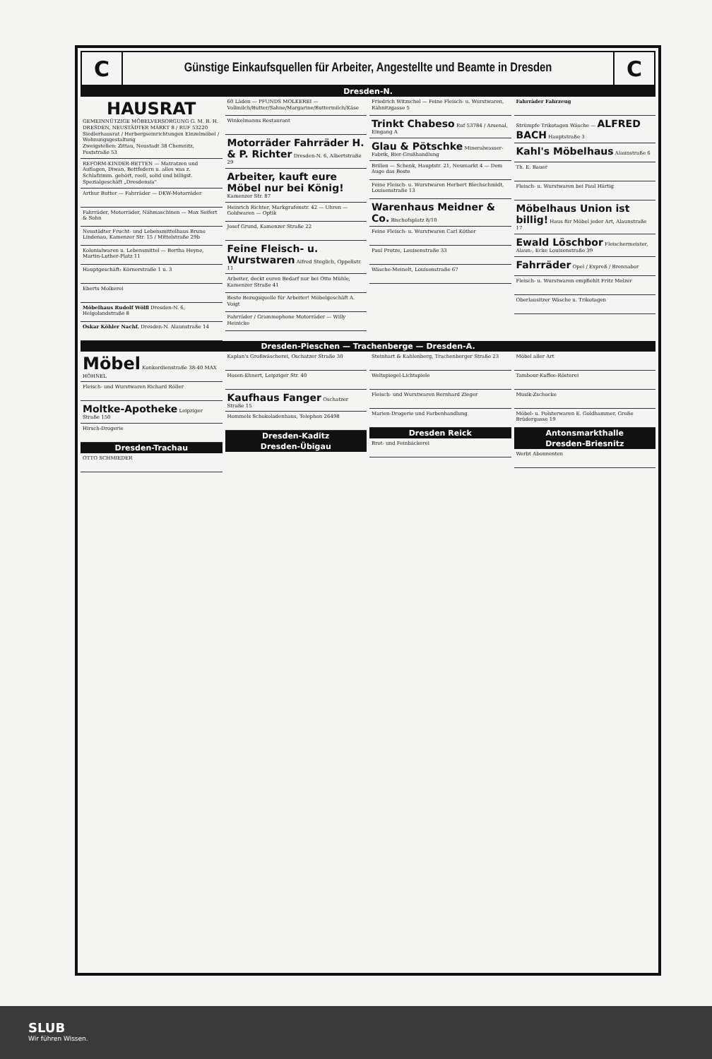C
Günstige Einkaufsquellen für Arbeiter, Angestellte und Beamte in Dresden
C
Dresden-N.
HAUSRAT
GEMEINNÜTZIGE MÖBELVERSORGUNG G. M. B. H. DRESDEN, NEUSTÄDTER MARKT 8 / RUF 53220
Siedlerhausrat / Herbergseinrichtungen Einzelmöbel / Wohnungsgestaltung
Zweigstellen: Zittau, Neustadt 38 Chemnitz, Poststraße 53
REFORM-KINDER-BETTEN — Matratzen und Auflagen, Diwan, Bettfedern u. alles was z. Schlafzimm. gehört, reell, solid und billigst. Spezialgeschäft „Dresdensia"
Arthur Butter — Fahrräder — DKW-Motorräder
Fahrräder, Motorräder, Nähmaschinen — Max Seifert & Sohn
Neustädter Frucht- und Lebensmittelhaus Bruno Lindenau, Kamenzer Str. 15 / Mittelstraße 29b
Kolonialwaren u. Lebensmittel — Bertha Heyne, Martin-Luther-Platz 11
Hauptgeschäft: Körnerstraße 1 u. 3
Eberts Molkerei
Möbelhaus Rudolf Wölfl Dresden-N. 6, Helgolandstraße 8
Oskar Köhler Nachf. Dresden-N. Alaunstraße 14
60 Läden — PFUNDS MOLKEREI — Vollmilch/Butter/Sahne/Margarine/Buttermilch/Käse
Winkelmanns Restaurant
Motorräder Fahrräder H. & P. Richter Dresden-N. 6, Albertstraße 29
Arbeiter, kauft eure Möbel nur bei König! Kamenzer Str. 87
Heinrich Richter, Markgrafenstr. 42 — Uhren — Goldwaren — Optik
Josef Grund, Kamenzer Straße 22
Feine Fleisch- u. Wurstwaren Alfred Steglich, Oppellstr. 11
Arbeiter, deckt euren Bedarf nur bei Otto Mühle, Kamenzer Straße 41
Beste Bezugsquelle für Arbeiter! Möbelgeschäft A. Voigt
Fahrräder / Grammophone Motorräder — Willy Heinicke
Friedrich Witzschel — Feine Fleisch- u. Wurstwaren, Rähnitzgasse 5
Trinkt Chabeso Ruf 53784 / Arsenal, Eingang A
Glau & Pötschke Mineralwasser-Fabrik, Bier-Großhandlung
Brillen — Schenk, Hauptstr. 21, Neumarkt 4 — Dem Auge das Beste
Feine Fleisch- u. Wurstwaren Herbert Blechschmidt, Louisenstraße 13
Warenhaus Meidner & Co. Bischofsplatz 8/10
Feine Fleisch- u. Wurstwaren Carl Köther
Paul Protze, Louisenstraße 33
Wäsche-Meinelt, Louisenstraße 67
Fahrräder Fahrzeug
Strümpfe Trikotagen Wäsche — ALFRED BACH Hauptstraße 3
Kahl's Möbelhaus Alaunstraße 6
Th. E. Bauer
Fleisch- u. Wurstwaren bei Paul Härtig
Möbelhaus Union ist billig! Haus für Möbel jeder Art, Alaunstraße 17
Ewald Löschbor Fleischermeister, Alaun-, Ecke Louisenstraße 39
Fahrräder Opel / Expreß / Brennabor
Fleisch- u. Wurstwaren empfiehlt Fritz Melzer
Oberlausitzer Wäsche u. Trikotagen
Dresden-Pieschen — Trachenberge — Dresden-A.
Möbel Konkordienstraße 38-40 MAX HÖHNEL
Fleisch- und Wurstwaren Richard Röller
Moltke-Apotheke Leipziger Straße 150
Hirsch-Drogerie
Dresden-Trachau
OTTO SCHMIEDER
Kaplan's Großwäscherei, Oschatzer Straße 30
Hosen-Ehnert, Leipziger Str. 40
Kaufhaus Fanger Oschatzer Straße 15
Hommels Schokoladenhaus, Telephon 26498
Dresden-Kaditz
Dresden-Übigau
Steinhart & Kahlenberg, Trachenberger Straße 23
Weltspiegel-Lichtspiele
Fleisch- und Wurstwaren Bernhard Zieger
Marien-Drogerie und Farbenhandlung
Dresden Reick
Brot- und Feinbäckerei
Möbel aller Art
Tambour-Kaffee-Rösterei
Musik-Zschocke
Möbel- u. Polsterwaren E. Goldhammer, Große Brüdergasse 19
Antonsmarkthalle
Dresden-Briesnitz
Werbt Abonnenten
SLUB
Wir führen Wissen.